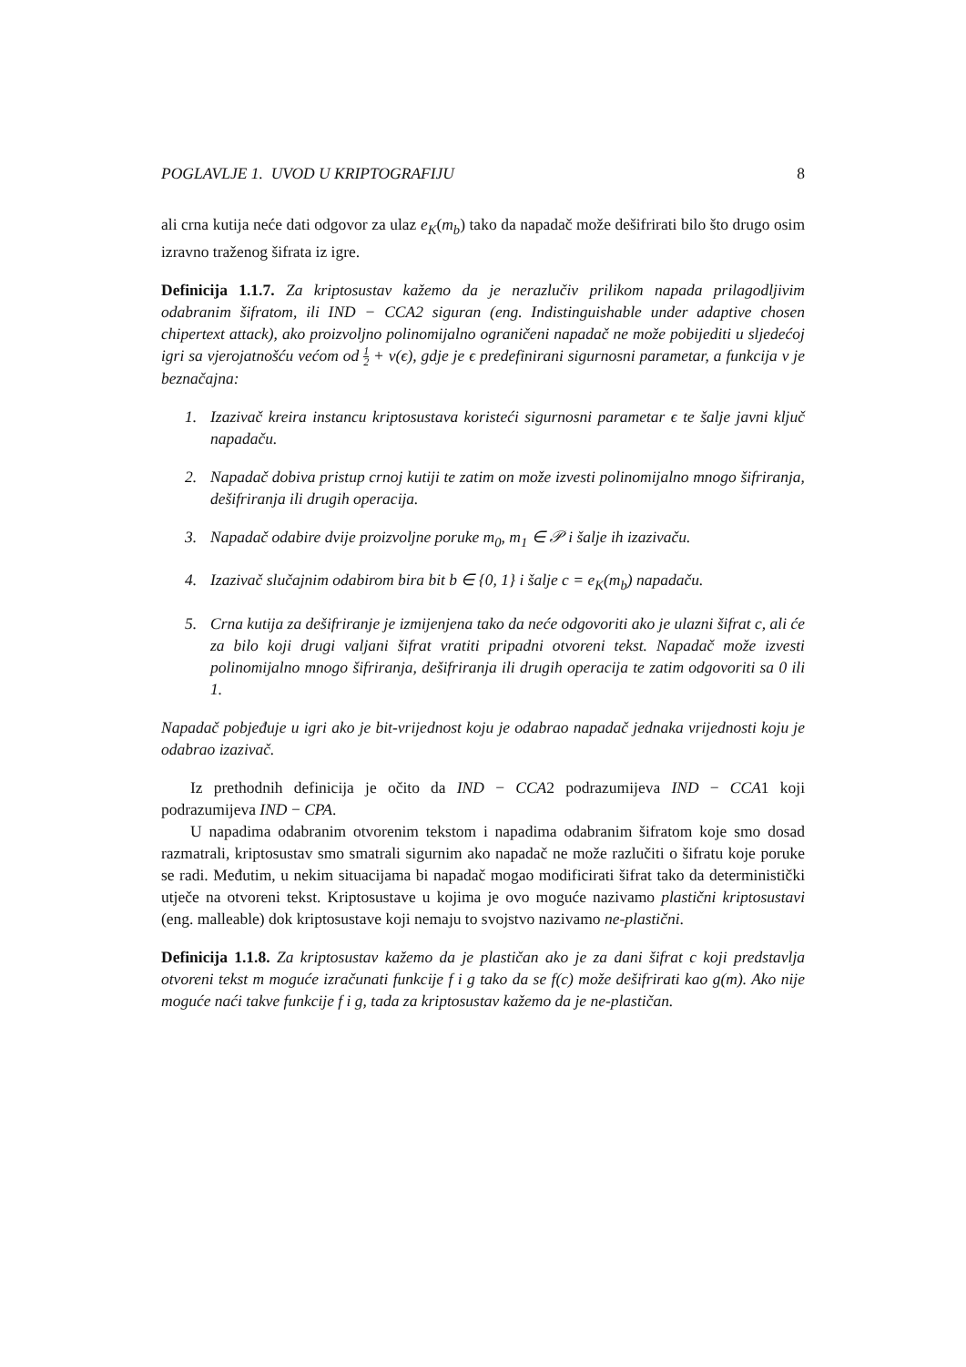POGLAVLJE 1. UVOD U KRIPTOGRAFIJU 8
ali crna kutija neće dati odgovor za ulaz e<sub>K</sub>(m<sub>b</sub>) tako da napadač može dešifrirati bilo što drugo osim izravno traženog šifrata iz igre.
Definicija 1.1.7. Za kriptosustav kažemo da je nerazlučiv prilikom napada prilagodljivim odabranim šifratom, ili IND − CCA2 siguran (eng. Indistinguishable under adaptive chosen chipertext attack), ako proizvoljno polinomijalno ograničeni napadač ne može pobijediti u sljedećoj igri sa vjerojatnošću većom od 1 2 + ν(ϵ), gdje je ϵ predefinirani sigurnosni parametar, a funkcija ν je beznačajna:
1. Izazivač kreira instancu kriptosustava koristeći sigurnosni parametar ϵ te šalje javni ključ napadaču.
2. Napadač dobiva pristup crnoj kutiji te zatim on može izvesti polinomijalno mnogo šifriranja, dešifriranja ili drugih operacija.
3. Napadač odabire dvije proizvoljne poruke m<sub>0</sub>, m<sub>1</sub> ∈ 𝒫 i šalje ih izazivaču.
4. Izazivač slučajnim odabirom bira bit b ∈ {0, 1} i šalje c = e<sub>K</sub>(m<sub>b</sub>) napadaču.
5. Crna kutija za dešifriranje je izmijenjena tako da neće odgovoriti ako je ulazni šifrat c, ali će za bilo koji drugi valjani šifrat vratiti pripadni otvoreni tekst. Napadač može izvesti polinomijalno mnogo šifriranja, dešifriranja ili drugih operacija te zatim odgovoriti sa 0 ili 1.
Napadač pobjeđuje u igri ako je bit-vrijednost koju je odabrao napadač jednaka vrijednosti koju je odabrao izazivač.
Iz prethodnih definicija je očito da IND − CCA2 podrazumijeva IND − CCA1 koji podrazumijeva IND − CPA.
U napadima odabranim otvorenim tekstom i napadima odabranim šifratom koje smo dosad razmatrali, kriptosustav smo smatrali sigurnim ako napadač ne može razlučiti o šifratu koje poruke se radi. Međutim, u nekim situacijama bi napadač mogao modificirati šifrat tako da deterministički utječe na otvoreni tekst. Kriptosustave u kojima je ovo moguće nazivamo plastični kriptosustavi (eng. malleable) dok kriptosustave koji nemaju to svojstvo nazivamo ne-plastični.
Definicija 1.1.8. Za kriptosustav kažemo da je plastičan ako je za dani šifrat c koji predstavlja otvoreni tekst m moguće izračunati funkcije f i g tako da se f(c) može dešifrirati kao g(m). Ako nije moguće naći takve funkcije f i g, tada za kriptosustav kažemo da je ne-plastičan.